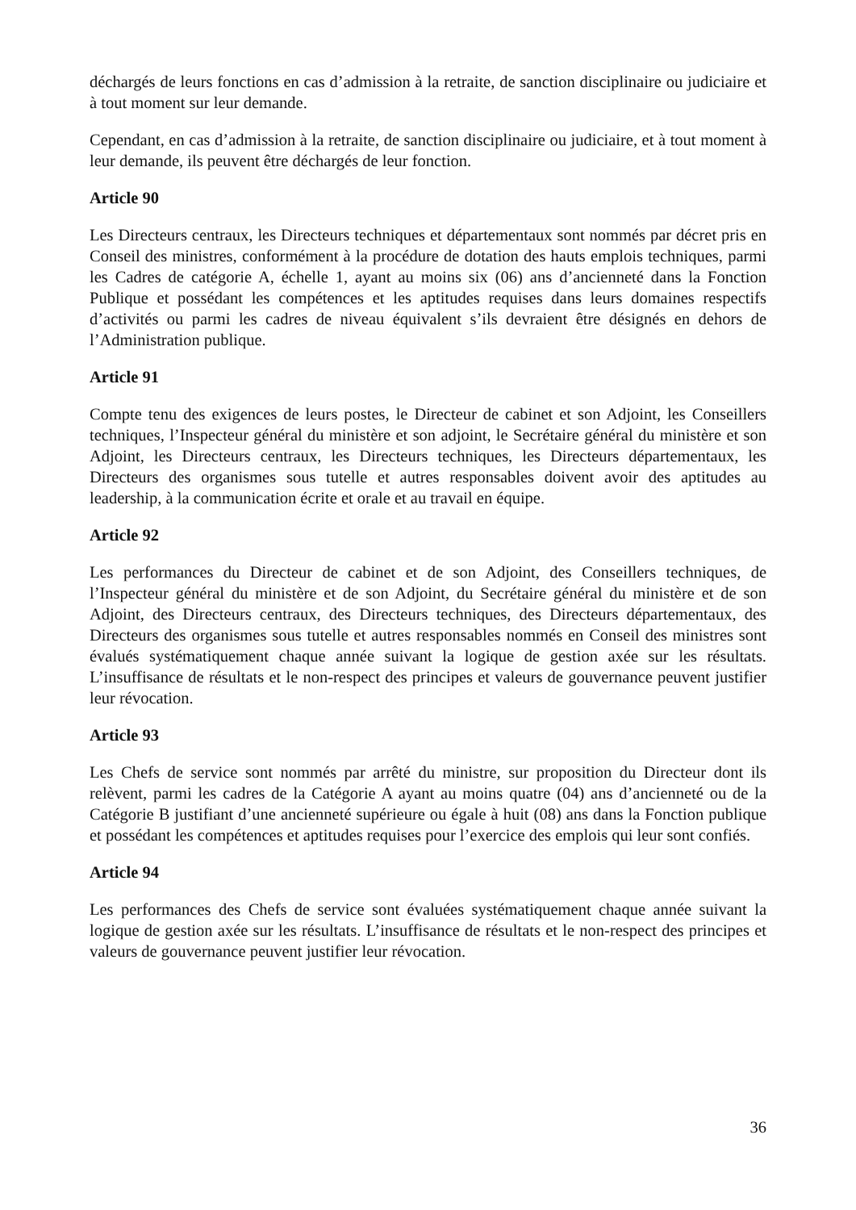déchargés de leurs fonctions en cas d’admission à la retraite, de sanction disciplinaire ou judiciaire et à tout moment sur leur demande.
Cependant, en cas d’admission à la retraite, de sanction disciplinaire ou judiciaire, et à tout moment à leur demande, ils peuvent être déchargés de leur fonction.
Article 90
Les Directeurs centraux, les Directeurs techniques et départementaux sont nommés par décret pris en Conseil des ministres, conformément à la procédure de dotation des hauts emplois techniques, parmi les Cadres de catégorie A, échelle 1, ayant au moins six (06) ans d’ancienneté dans la Fonction Publique et possédant les compétences et les aptitudes requises dans leurs domaines respectifs d’activités ou parmi les cadres de niveau équivalent s’ils devraient être désignés en dehors de l’Administration publique.
Article 91
Compte tenu des exigences de leurs postes, le Directeur de cabinet et son Adjoint, les Conseillers techniques, l’Inspecteur général du ministère et son adjoint, le Secrétaire général du ministère et son Adjoint, les Directeurs centraux, les Directeurs techniques, les Directeurs départementaux, les Directeurs des organismes sous tutelle et autres responsables doivent avoir des aptitudes au leadership, à la communication écrite et orale et au travail en équipe.
Article 92
Les performances du Directeur de cabinet et de son Adjoint, des Conseillers techniques, de l’Inspecteur général du ministère et de son Adjoint, du Secrétaire général du ministère et de son Adjoint, des Directeurs centraux, des Directeurs techniques, des Directeurs départementaux, des Directeurs des organismes sous tutelle et autres responsables nommés en Conseil des ministres sont évalués systématiquement chaque année suivant la logique de gestion axée sur les résultats. L’insuffisance de résultats et le non-respect des principes et valeurs de gouvernance peuvent justifier leur révocation.
Article 93
Les Chefs de service sont nommés par arrêté du ministre, sur proposition du Directeur dont ils relèvent, parmi les cadres de la Catégorie A ayant au moins quatre (04) ans d’ancienneté ou de la Catégorie B justifiant d’une ancienneté supérieure ou égale à huit (08) ans dans la Fonction publique et possédant les compétences et aptitudes requises pour l’exercice des emplois qui leur sont confiés.
Article 94
Les performances des Chefs de service sont évaluées systématiquement chaque année suivant la logique de gestion axée sur les résultats. L’insuffisance de résultats et le non-respect des principes et valeurs de gouvernance peuvent justifier leur révocation.
36